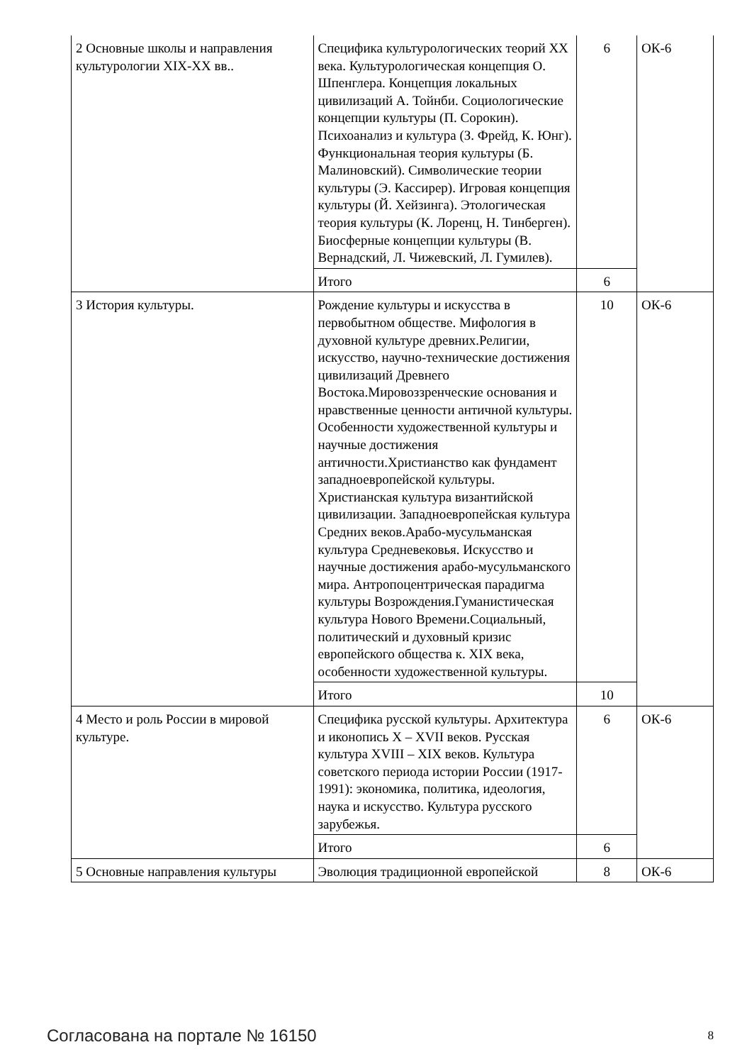| 2 Основные школы и направления культурологии XIX-XX вв.. | Специфика культурологических теорий XX века. Культурологическая концепция О. Шпенглера. Концепция локальных цивилизаций А. Тойнби. Социологические концепции культуры (П. Сорокин). Психоанализ и культура (З. Фрейд, К. Юнг). Функциональная теория культуры (Б. Малиновский). Символические теории культуры (Э. Кассирер). Игровая концепция культуры (Й. Хейзинга). Этологическая теория культуры (К. Лоренц, Н. Тинберген). Биосферные концепции культуры (В. Вернадский, Л. Чижевский, Л. Гумилев). | 6 | ОК-6 |
| | Итого | 6 | |
| 3 История культуры. | Рождение культуры и искусства в первобытном обществе. Мифология в духовной культуре древних.Религии, искусство, научно-технические достижения цивилизаций Древнего Востока.Мировоззренческие основания и нравственные ценности античной культуры. Особенности художественной культуры и научные достижения античности.Христианство как фундамент западноевропейской культуры. Христианская культура византийской цивилизации. Западноевропейская культура Средних веков.Арабо-мусульманская культура Средневековья. Искусство и научные достижения арабо-мусульманского мира. Антропоцентрическая парадигма культуры Возрождения.Гуманистическая культура Нового Времени.Социальный, политический и духовный кризис европейского общества к. XIX века, особенности художественной культуры. | 10 | ОК-6 |
| | Итого | 10 | |
| 4 Место и роль России в мировой культуре. | Специфика русской культуры. Архитектура и иконопись X – XVII веков. Русская культура XVIII – XIX веков. Культура советского периода истории России (1917-1991): экономика, политика, идеология, наука и искусство. Культура русского зарубежья. | 6 | ОК-6 |
| | Итого | 6 | |
| 5 Основные направления культуры | Эволюция традиционной европейской | 8 | ОК-6 |
Согласована на портале № 16150 8